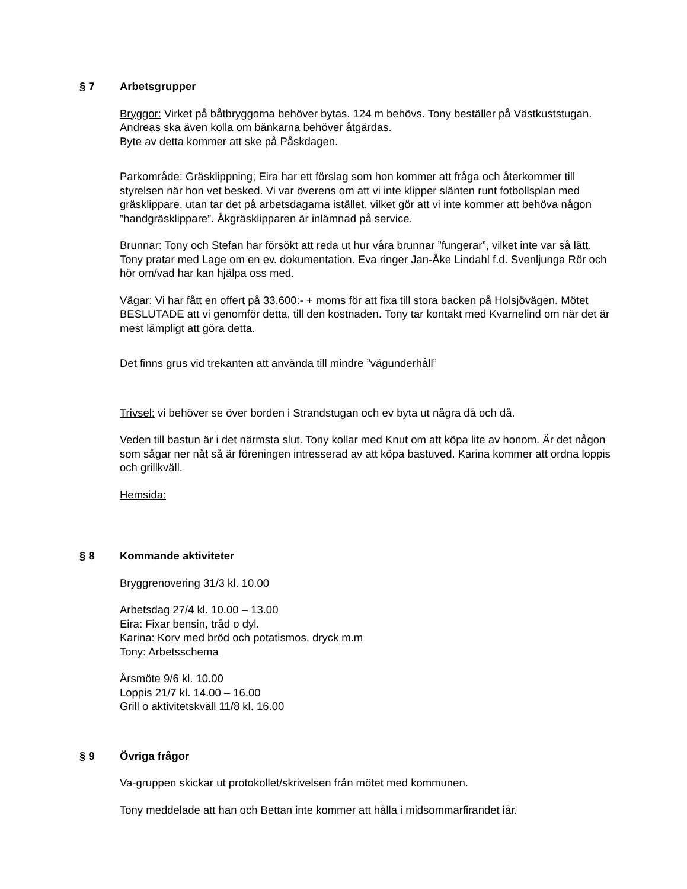§ 7 Arbetsgrupper
Bryggor: Virket på båtbryggorna behöver bytas. 124 m behövs. Tony beställer på Västkuststugan. Andreas ska även kolla om bänkarna behöver åtgärdas.
Byte av detta kommer att ske på Påskdagen.
Parkområde: Gräsklippning; Eira har ett förslag som hon kommer att fråga och återkommer till styrelsen när hon vet besked. Vi var överens om att vi inte klipper slänten runt fotbollsplan med gräsklippare, utan tar det på arbetsdagarna istället, vilket gör att vi inte kommer att behöva någon ”handgräsklippare”. Åkgräsklipparen är inlämnad på service.
Brunnar: Tony och Stefan har försökt att reda ut hur våra brunnar ”fungerar”, vilket inte var så lätt. Tony pratar med Lage om en ev. dokumentation. Eva ringer Jan-Åke Lindahl f.d. Svenljunga Rör och hör om/vad har kan hjälpa oss med.
Vägar: Vi har fått en offert på 33.600:- + moms för att fixa till stora backen på Holsjövägen. Mötet BESLUTADE att vi genomför detta, till den kostnaden. Tony tar kontakt med Kvarnelind om när det är mest lämpligt att göra detta.
Det finns grus vid trekanten att använda till mindre ”vägunderhåll”
Trivsel: vi behöver se över borden i Strandstugan och ev byta ut några då och då.
Veden till bastun är i det närmsta slut. Tony kollar med Knut om att köpa lite av honom. Är det någon som sågar ner nåt så är föreningen intresserad av att köpa bastuved. Karina kommer att ordna loppis och grillkväll.
Hemsida:
§ 8 Kommande aktiviteter
Bryggrenovering 31/3 kl. 10.00
Arbetsdag 27/4 kl. 10.00 – 13.00
Eira: Fixar bensin, tråd o dyl.
Karina: Korv med bröd och potatismos, dryck m.m
Tony: Arbetsschema
Årsmöte 9/6 kl. 10.00
Loppis 21/7 kl. 14.00 – 16.00
Grill o aktivitetskväll 11/8 kl. 16.00
§ 9 Övriga frågor
Va-gruppen skickar ut protokollet/skrivelsen från mötet med kommunen.
Tony meddelade att han och Bettan inte kommer att hålla i midsommarfirandet iår.